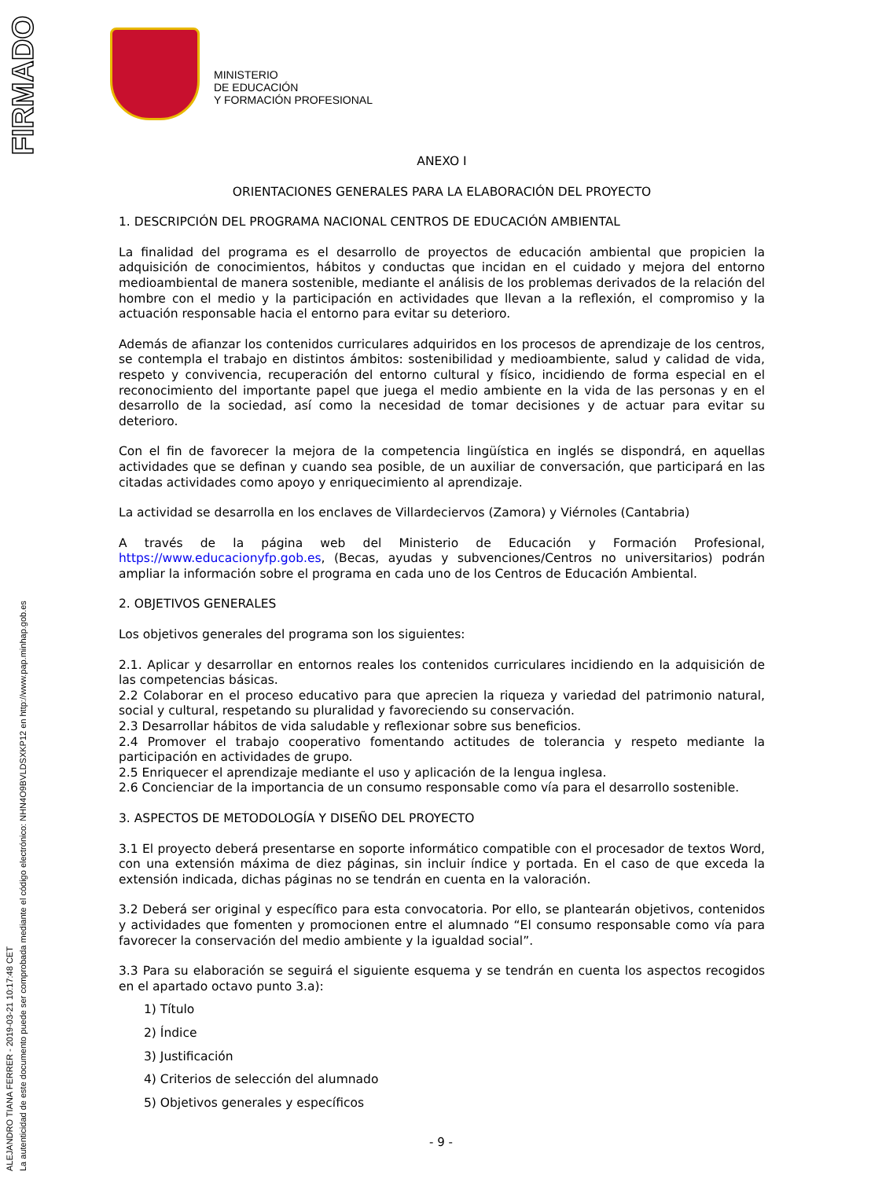FIRMADO
ALEJANDRO TIANA FERRER - 2019-03-21 10:17:48 CET
La autenticidad de este documento puede ser comprobada mediante el código electrónico: NHN4O9BVLDSXKP12 en http://www.pap.minhap.gob.es
MINISTERIO
DE EDUCACIÓN
Y FORMACIÓN PROFESIONAL
ANEXO I
ORIENTACIONES GENERALES PARA LA ELABORACIÓN DEL PROYECTO
1. DESCRIPCIÓN DEL PROGRAMA NACIONAL CENTROS DE EDUCACIÓN AMBIENTAL
La finalidad del programa es el desarrollo de proyectos de educación ambiental que propicien la adquisición de conocimientos, hábitos y conductas que incidan en el cuidado y mejora del entorno medioambiental de manera sostenible, mediante el análisis de los problemas derivados de la relación del hombre con el medio y la participación en actividades que llevan a la reflexión, el compromiso y la actuación responsable hacia el entorno para evitar su deterioro.
Además de afianzar los contenidos curriculares adquiridos en los procesos de aprendizaje de los centros, se contempla el trabajo en distintos ámbitos: sostenibilidad y medioambiente, salud y calidad de vida, respeto y convivencia, recuperación del entorno cultural y físico, incidiendo de forma especial en el reconocimiento del importante papel que juega el medio ambiente en la vida de las personas y en el desarrollo de la sociedad, así como la necesidad de tomar decisiones y de actuar para evitar su deterioro.
Con el fin de favorecer la mejora de la competencia lingüística en inglés se dispondrá, en aquellas actividades que se definan y cuando sea posible, de un auxiliar de conversación, que participará en las citadas actividades como apoyo y enriquecimiento al aprendizaje.
La actividad se desarrolla en los enclaves de Villardeciervos (Zamora) y Viérnoles (Cantabria)
A través de la página web del Ministerio de Educación y Formación Profesional, https://www.educacionyfp.gob.es, (Becas, ayudas y subvenciones/Centros no universitarios) podrán ampliar la información sobre el programa en cada uno de los Centros de Educación Ambiental.
2. OBJETIVOS GENERALES
Los objetivos generales del programa son los siguientes:
2.1. Aplicar y desarrollar en entornos reales los contenidos curriculares incidiendo en la adquisición de las competencias básicas.
2.2 Colaborar en el proceso educativo para que aprecien la riqueza y variedad del patrimonio natural, social y cultural, respetando su pluralidad y favoreciendo su conservación.
2.3 Desarrollar hábitos de vida saludable y reflexionar sobre sus beneficios.
2.4 Promover el trabajo cooperativo fomentando actitudes de tolerancia y respeto mediante la participación en actividades de grupo.
2.5 Enriquecer el aprendizaje mediante el uso y aplicación de la lengua inglesa.
2.6 Concienciar de la importancia de un consumo responsable como vía para el desarrollo sostenible.
3. ASPECTOS DE METODOLOGÍA Y DISEÑO DEL PROYECTO
3.1 El proyecto deberá presentarse en soporte informático compatible con el procesador de textos Word, con una extensión máxima de diez páginas, sin incluir índice y portada. En el caso de que exceda la extensión indicada, dichas páginas no se tendrán en cuenta en la valoración.
3.2 Deberá ser original y específico para esta convocatoria. Por ello, se plantearán objetivos, contenidos y actividades que fomenten y promocionen entre el alumnado “El consumo responsable como vía para favorecer la conservación del medio ambiente y la igualdad social”.
3.3 Para su elaboración se seguirá el siguiente esquema y se tendrán en cuenta los aspectos recogidos en el apartado octavo punto 3.a):
1) Título
2) Índice
3) Justificación
4) Criterios de selección del alumnado
5) Objetivos generales y específicos
- 9 -